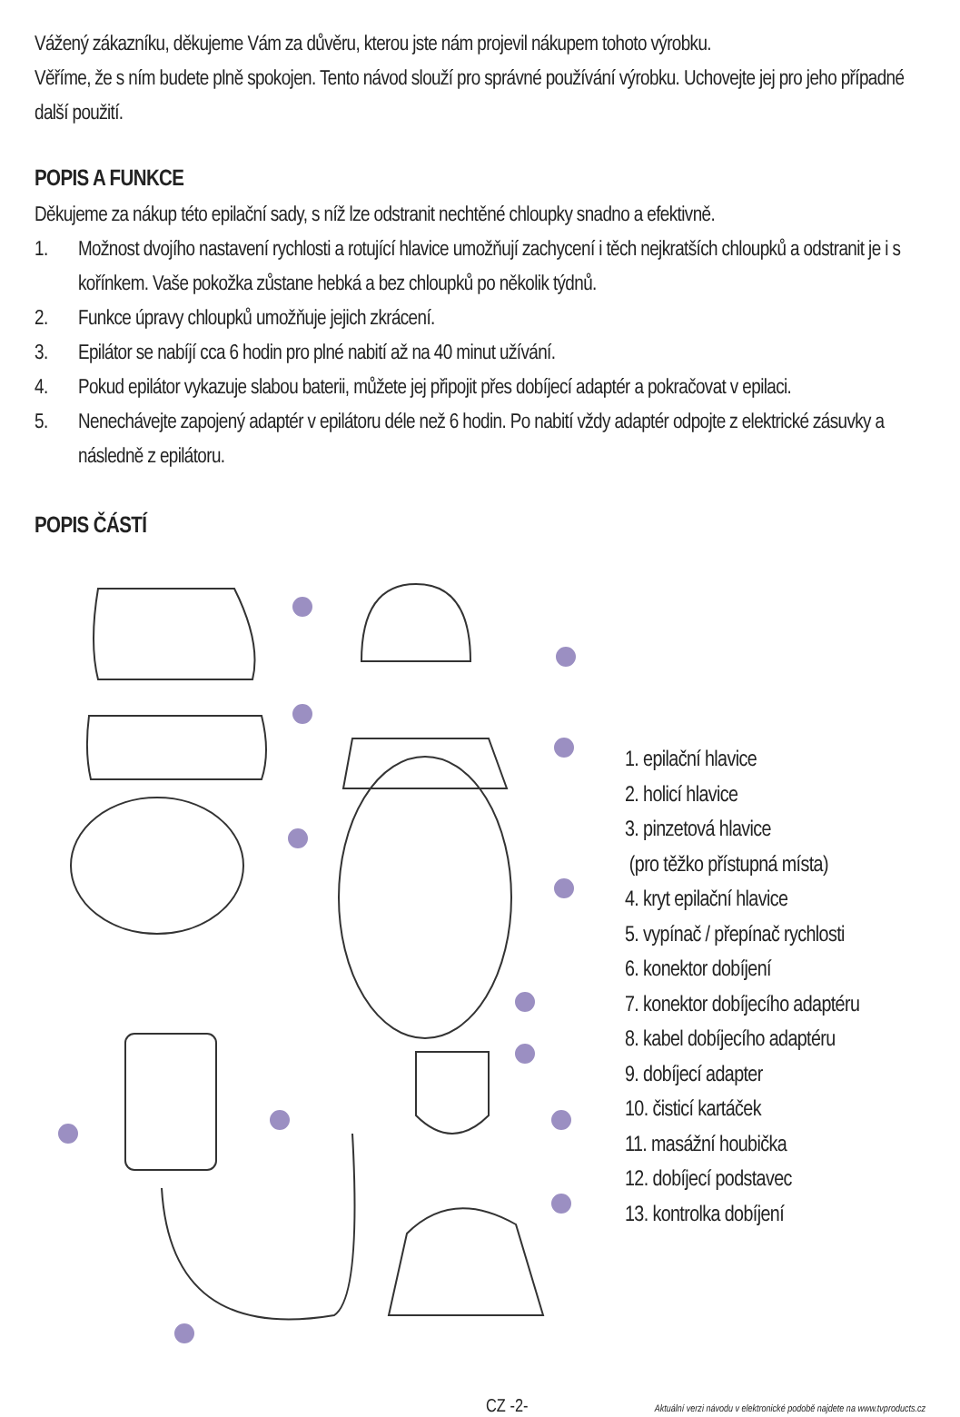Vážený zákazníku, děkujeme Vám za důvěru, kterou jste nám projevil nákupem tohoto výrobku.
Věříme, že s ním budete plně spokojen. Tento návod slouží pro správné používání výrobku. Uchovejte jej pro jeho případné další použití.
POPIS A FUNKCE
Děkujeme za nákup této epilační sady, s níž lze odstranit nechtěné chloupky snadno a efektivně.
1. Možnost dvojího nastavení rychlosti a rotující hlavice umožňují zachycení i těch nejkratších chloupků a odstranit je i s kořínkem. Vaše pokožka zůstane hebká a bez chloupků po několik týdnů.
2. Funkce úpravy chloupků umožňuje jejich zkrácení.
3. Epilátor se nabíjí cca 6 hodin pro plné nabití až na 40 minut užívání.
4. Pokud epilátor vykazuje slabou baterii, můžete jej připojit přes dobíjecí adaptér a pokračovat v epilaci.
5. Nenechávejte zapojený adaptér v epilátoru déle než 6 hodin. Po nabití vždy adaptér odpojte z elektrické zásuvky a následně z epilátoru.
POPIS ČÁSTÍ
1. epilační hlavice
2. holicí hlavice
3. pinzetová hlavice
(pro těžko přístupná místa)
4. kryt epilační hlavice
5. vypínač / přepínač rychlosti
6. konektor dobíjení
7. konektor dobíjecího adaptéru
8. kabel dobíjecího adaptéru
9. dobíjecí adapter
10. čisticí kartáček
11. masážní houbička
12. dobíjecí podstavec
13. kontrolka dobíjení
CZ -2- Aktuální verzi návodu v elektronické podobě najdete na www.tvproducts.cz